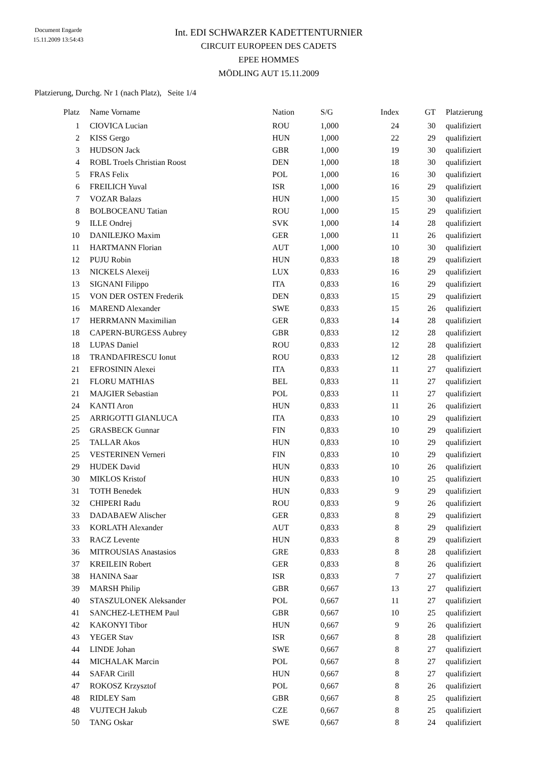Document Engarde
15.11.2009 13:54:43
Int. EDI SCHWARZER KADETTENTURNIER
CIRCUIT EUROPEEN DES CADETS
EPEE HOMMES
MÖDLING AUT 15.11.2009
Platzierung, Durchg. Nr 1 (nach Platz), Seite 1/4
| Platz | Name Vorname | Nation | S/G | Index | GT | Platzierung |
| --- | --- | --- | --- | --- | --- | --- |
| 1 | CIOVICA Lucian | ROU | 1,000 | 24 | 30 | qualifiziert |
| 2 | KISS Gergo | HUN | 1,000 | 22 | 29 | qualifiziert |
| 3 | HUDSON Jack | GBR | 1,000 | 19 | 30 | qualifiziert |
| 4 | ROBL Troels Christian Roost | DEN | 1,000 | 18 | 30 | qualifiziert |
| 5 | FRAS Felix | POL | 1,000 | 16 | 30 | qualifiziert |
| 6 | FREILICH Yuval | ISR | 1,000 | 16 | 29 | qualifiziert |
| 7 | VOZAR Balazs | HUN | 1,000 | 15 | 30 | qualifiziert |
| 8 | BOLBOCEANU Tatian | ROU | 1,000 | 15 | 29 | qualifiziert |
| 9 | ILLE Ondrej | SVK | 1,000 | 14 | 28 | qualifiziert |
| 10 | DANILEJKO Maxim | GER | 1,000 | 11 | 26 | qualifiziert |
| 11 | HARTMANN Florian | AUT | 1,000 | 10 | 30 | qualifiziert |
| 12 | PUJU Robin | HUN | 0,833 | 18 | 29 | qualifiziert |
| 13 | NICKELS Alexeij | LUX | 0,833 | 16 | 29 | qualifiziert |
| 13 | SIGNANI Filippo | ITA | 0,833 | 16 | 29 | qualifiziert |
| 15 | VON DER OSTEN Frederik | DEN | 0,833 | 15 | 29 | qualifiziert |
| 16 | MAREND Alexander | SWE | 0,833 | 15 | 26 | qualifiziert |
| 17 | HERRMANN Maximilian | GER | 0,833 | 14 | 28 | qualifiziert |
| 18 | CAPERN-BURGESS Aubrey | GBR | 0,833 | 12 | 28 | qualifiziert |
| 18 | LUPAS Daniel | ROU | 0,833 | 12 | 28 | qualifiziert |
| 18 | TRANDAFIRESCU Ionut | ROU | 0,833 | 12 | 28 | qualifiziert |
| 21 | EFROSININ Alexei | ITA | 0,833 | 11 | 27 | qualifiziert |
| 21 | FLORU MATHIAS | BEL | 0,833 | 11 | 27 | qualifiziert |
| 21 | MAJGIER Sebastian | POL | 0,833 | 11 | 27 | qualifiziert |
| 24 | KANTI Aron | HUN | 0,833 | 11 | 26 | qualifiziert |
| 25 | ARRIGOTTI GIANLUCA | ITA | 0,833 | 10 | 29 | qualifiziert |
| 25 | GRASBECK Gunnar | FIN | 0,833 | 10 | 29 | qualifiziert |
| 25 | TALLAR Akos | HUN | 0,833 | 10 | 29 | qualifiziert |
| 25 | VESTERINEN Verneri | FIN | 0,833 | 10 | 29 | qualifiziert |
| 29 | HUDEK David | HUN | 0,833 | 10 | 26 | qualifiziert |
| 30 | MIKLOS Kristof | HUN | 0,833 | 10 | 25 | qualifiziert |
| 31 | TOTH Benedek | HUN | 0,833 | 9 | 29 | qualifiziert |
| 32 | CHIPERI Radu | ROU | 0,833 | 9 | 26 | qualifiziert |
| 33 | DADABAEW Alischer | GER | 0,833 | 8 | 29 | qualifiziert |
| 33 | KORLATH Alexander | AUT | 0,833 | 8 | 29 | qualifiziert |
| 33 | RACZ Levente | HUN | 0,833 | 8 | 29 | qualifiziert |
| 36 | MITROUSIAS Anastasios | GRE | 0,833 | 8 | 28 | qualifiziert |
| 37 | KREILEIN Robert | GER | 0,833 | 8 | 26 | qualifiziert |
| 38 | HANINA Saar | ISR | 0,833 | 7 | 27 | qualifiziert |
| 39 | MARSH Philip | GBR | 0,667 | 13 | 27 | qualifiziert |
| 40 | STASZULONEK Aleksander | POL | 0,667 | 11 | 27 | qualifiziert |
| 41 | SANCHEZ-LETHEM Paul | GBR | 0,667 | 10 | 25 | qualifiziert |
| 42 | KAKONYI Tibor | HUN | 0,667 | 9 | 26 | qualifiziert |
| 43 | YEGER Stav | ISR | 0,667 | 8 | 28 | qualifiziert |
| 44 | LINDE Johan | SWE | 0,667 | 8 | 27 | qualifiziert |
| 44 | MICHALAK Marcin | POL | 0,667 | 8 | 27 | qualifiziert |
| 44 | SAFAR Cirill | HUN | 0,667 | 8 | 27 | qualifiziert |
| 47 | ROKOSZ Krzysztof | POL | 0,667 | 8 | 26 | qualifiziert |
| 48 | RIDLEY Sam | GBR | 0,667 | 8 | 25 | qualifiziert |
| 48 | VUJTECH Jakub | CZE | 0,667 | 8 | 25 | qualifiziert |
| 50 | TANG Oskar | SWE | 0,667 | 8 | 24 | qualifiziert |